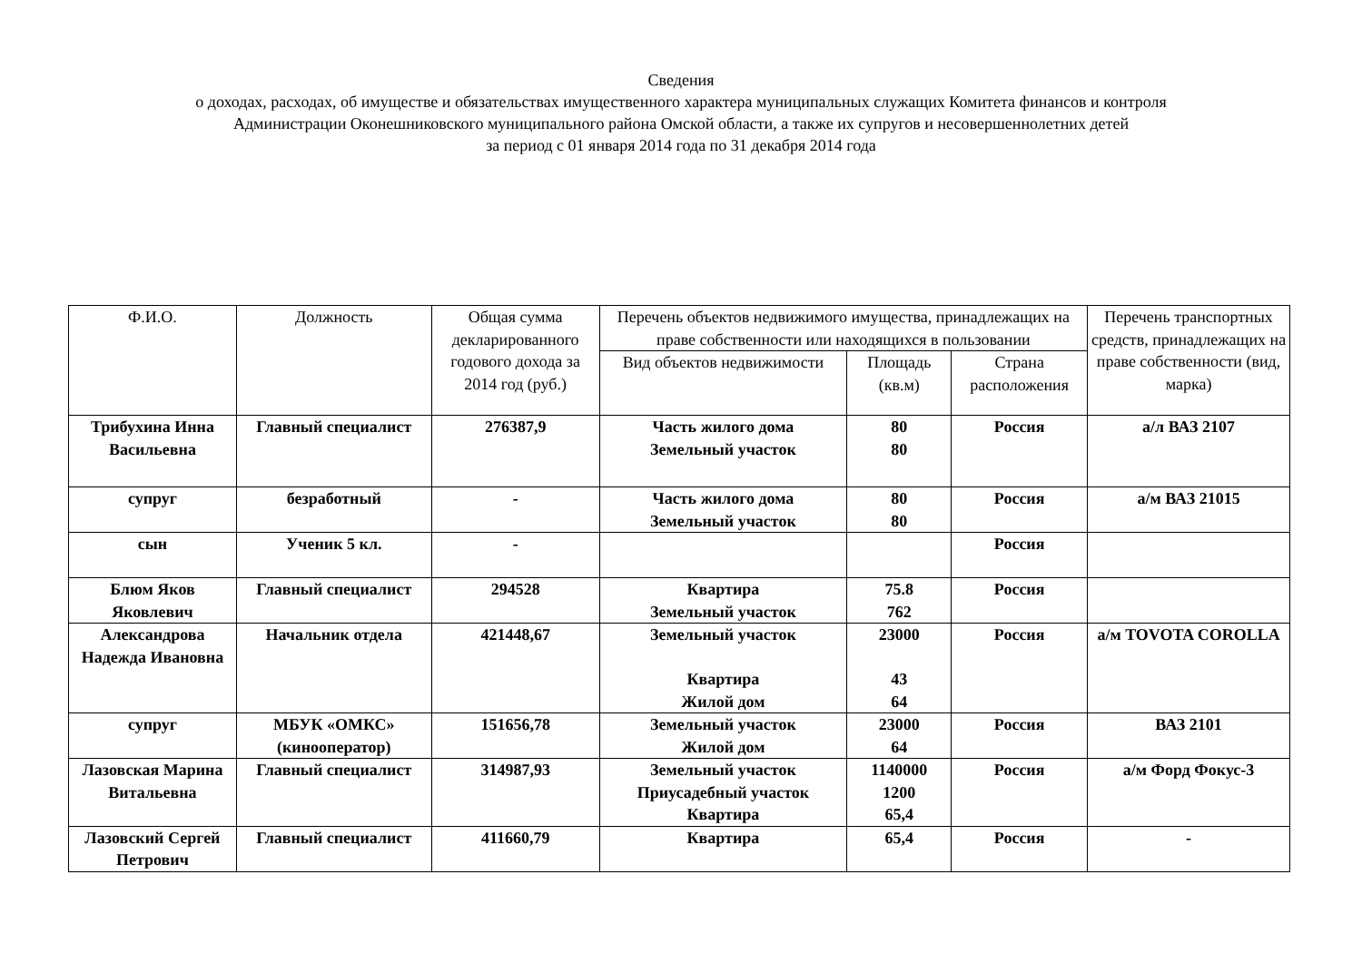Сведения
о доходах, расходах, об имуществе и обязательствах имущественного характера муниципальных служащих Комитета финансов и контроля
Администрации Оконешниковского муниципального района Омской области, а также их супругов и несовершеннолетних детей
за период с 01 января 2014 года по 31 декабря 2014 года
| Ф.И.О. | Должность | Общая сумма декларированного годового дохода за 2014 год (руб.) | Перечень объектов недвижимого имущества, принадлежащих на праве собственности или находящихся в пользовании | | | Перечень транспортных средств, принадлежащих на праве собственности (вид, марка) |
| --- | --- | --- | --- | --- | --- | --- |
| | | | Вид объектов недвижимости | Площадь (кв.м) | Страна расположения | |
| Трибухина Инна Васильевна | Главный специалист | 276387,9 | Часть жилого дома Земельный участок | 80 80 | Россия | а/л ВАЗ 2107 |
| супруг | безработный | - | Часть жилого дома Земельный участок | 80 80 | Россия | а/м ВАЗ 21015 |
| сын | Ученик 5 кл. | - | | | Россия | |
| Блюм Яков Яковлевич | Главный специалист | 294528 | Квартира Земельный участок | 75.8 762 | Россия | |
| Александрова Надежда Ивановна | Начальник отдела | 421448,67 | Земельный участок Квартира Жилой дом | 23000 43 64 | Россия | а/м TOVOTA COROLLA |
| супруг | МБУК «ОМКС» (кинооператор) | 151656,78 | Земельный участок Жилой дом | 23000 64 | Россия | ВАЗ 2101 |
| Лазовская Марина Витальевна | Главный специалист | 314987,93 | Земельный участок Приусадебный участок Квартира | 1140000 1200 65,4 | Россия | а/м Форд Фокус-3 |
| Лазовский Сергей Петрович | Главный специалист | 411660,79 | Квартира | 65,4 | Россия | - |